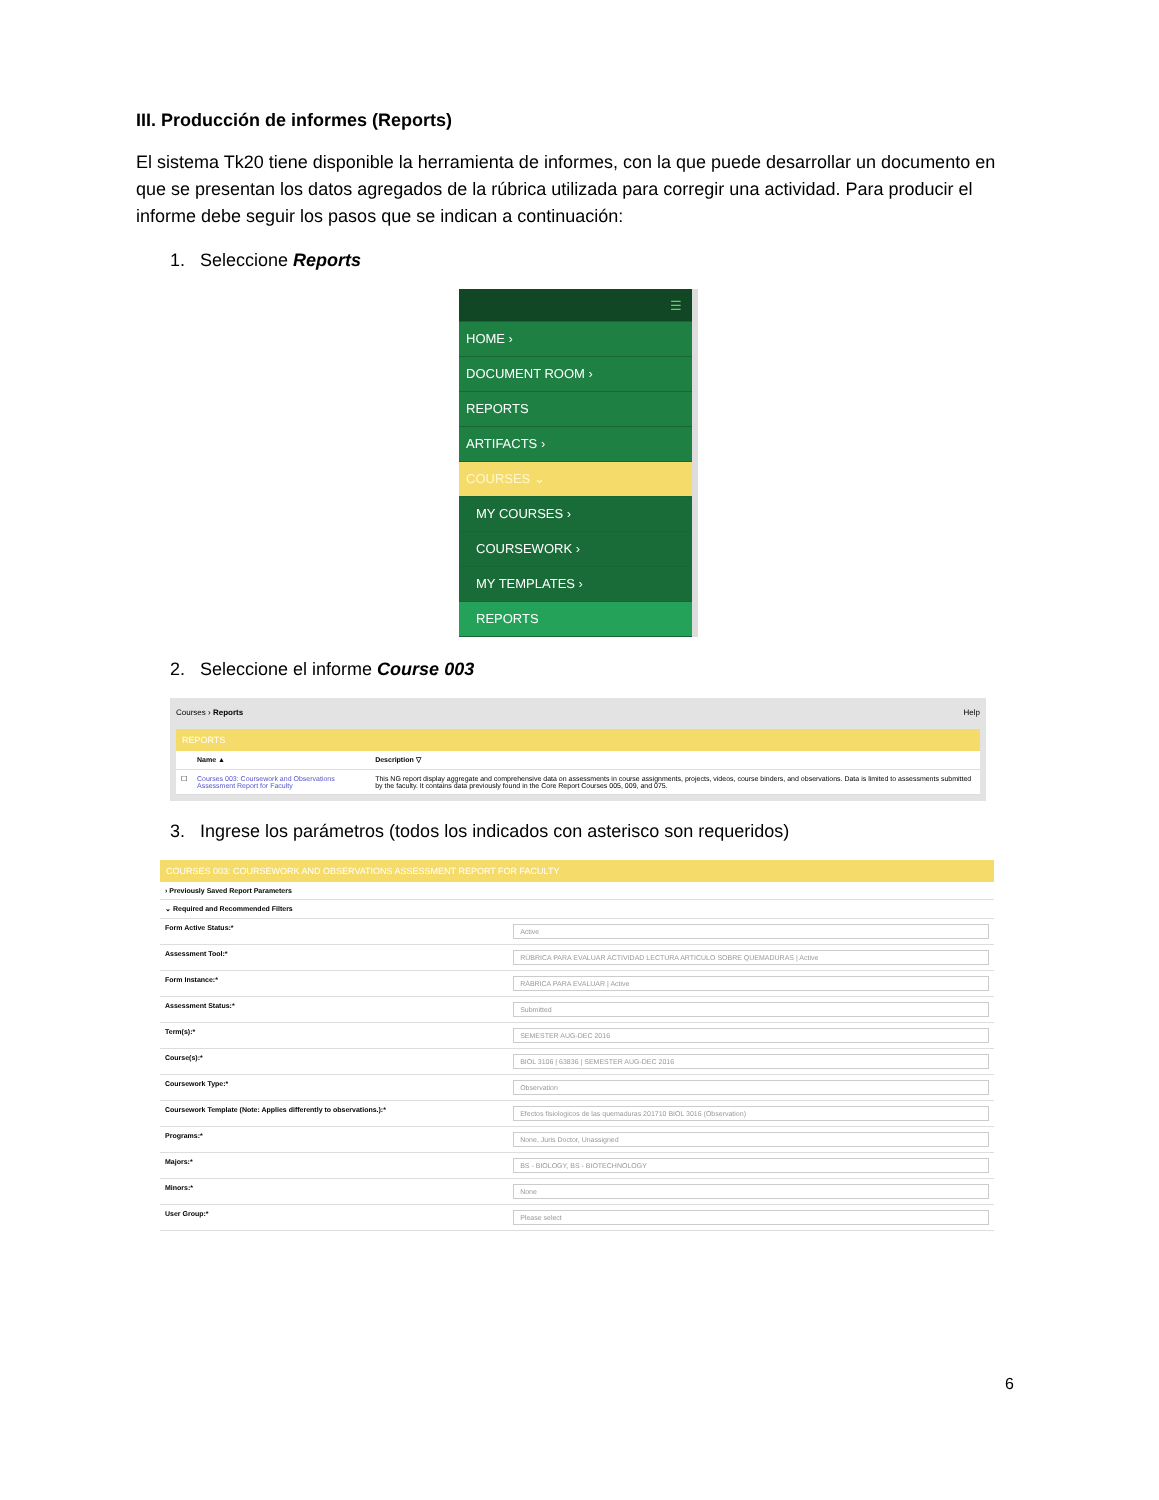III. Producción de informes (Reports)
El sistema Tk20 tiene disponible la herramienta de informes, con la que puede desarrollar un documento en que se presentan los datos agregados de la rúbrica utilizada para corregir una actividad. Para producir el informe debe seguir los pasos que se indican a continuación:
1. Seleccione Reports
☰
HOME ›
DOCUMENT ROOM ›
REPORTS
ARTIFACTS ›
COURSES ⌄
MY COURSES ›
COURSEWORK ›
MY TEMPLATES ›
REPORTS
2. Seleccione el informe Course 003
Courses › Reports Help
REPORTS
| | Name ▲ | Description ▽ |
| --- | --- | --- |
| ☐ | Courses 003: Coursework and Observations Assessment Report for Faculty | This NG report display aggregate and comprehensive data on assessments in course assignments, projects, videos, course binders, and observations. Data is limited to assessments submitted by the faculty. It contains data previously found in the Core Report Courses 005, 009, and 075. |
3. Ingrese los parámetros (todos los indicados con asterisco son requeridos)
COURSES 003: COURSEWORK AND OBSERVATIONS ASSESSMENT REPORT FOR FACULTY
| › Previously Saved Report Parameters | |
| ⌄ Required and Recommended Filters | |
| Form Active Status:* | Active |
| Assessment Tool:* | RÚBRICA PARA EVALUAR ACTIVIDAD LECTURA ARTICULO SOBRE QUEMADURAS / Active |
| Form Instance:* | RÁBRICA PARA EVALUAR / Active |
| Assessment Status:* | Submitted |
| Term(s):* | SEMESTER AUG-DEC 2016 |
| Course(s):* | BIOL 3106 / 63836 / SEMESTER AUG-DEC 2016 |
| Coursework Type:* | Observation |
| Coursework Template (Note: Applies differently to observations.):* | Efectos fisiologicos de las quemaduras 201710 BIOL 3016 (Observation) |
| Programs:* | None, Juris Doctor, Unassigned |
| Majors:* | BS - BIOLOGY, BS - BIOTECHNOLOGY |
| Minors:* | None |
| User Group:* | Please select |
6